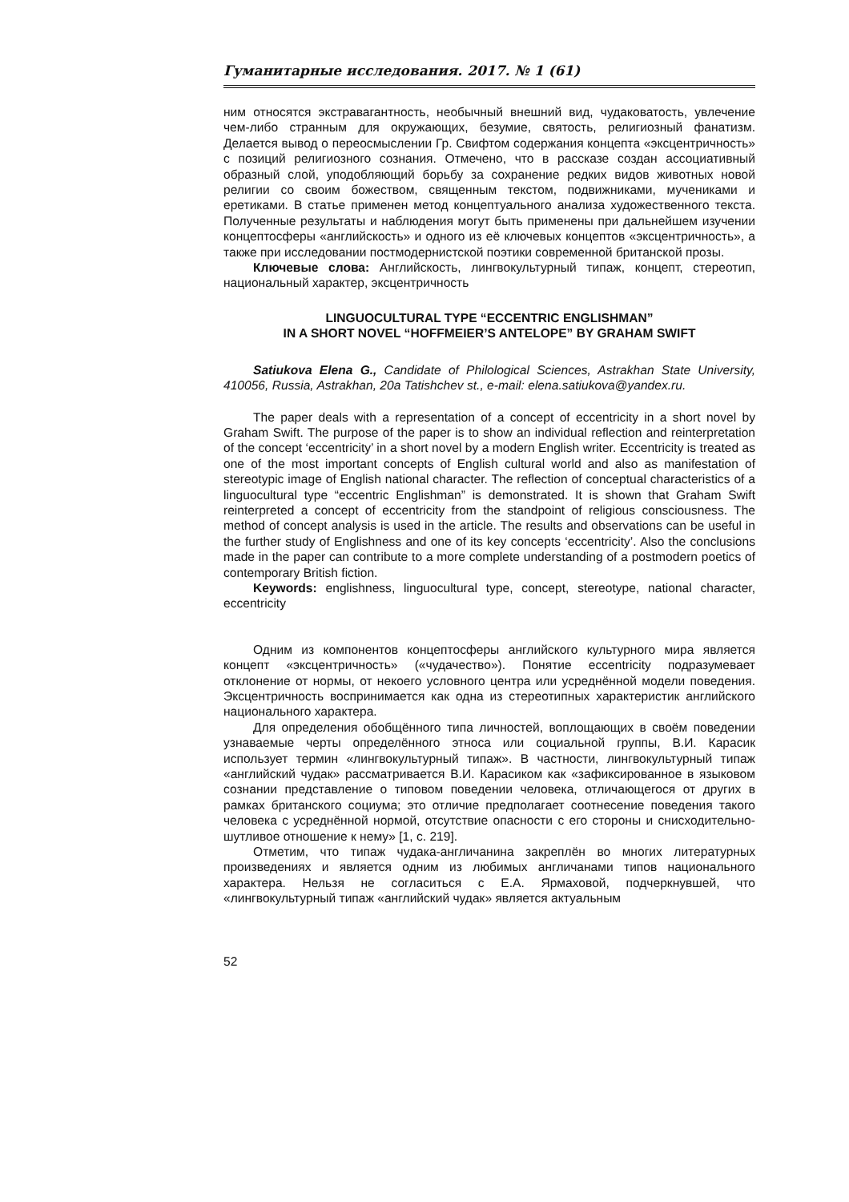Гуманитарные исследования. 2017. № 1 (61)
ним относятся экстравагантность, необычный внешний вид, чудаковатость, увлечение чем-либо странным для окружающих, безумие, святость, религиозный фанатизм. Делается вывод о переосмыслении Гр. Свифтом содержания концепта «эксцентричность» с позиций религиозного сознания. Отмечено, что в рассказе создан ассоциативный образный слой, уподобляющий борьбу за сохранение редких видов животных новой религии со своим божеством, священным текстом, подвижниками, мучениками и еретиками. В статье применен метод концептуального анализа художественного текста. Полученные результаты и наблюдения могут быть применены при дальнейшем изучении концептосферы «английскость» и одного из её ключевых концептов «эксцентричность», а также при исследовании постмодернистской поэтики современной британской прозы.
Ключевые слова: Английскость, лингвокультурный типаж, концепт, стереотип, национальный характер, эксцентричность
LINGUOCULTURAL TYPE “ECCENTRIC ENGLISHMAN”
IN A SHORT NOVEL “HOFFMEIER’S ANTELOPE” BY GRAHAM SWIFT
Satiukova Elena G., Candidate of Philological Sciences, Astrakhan State University, 410056, Russia, Astrakhan, 20a Tatishchev st., e-mail: elena.satiukova@yandex.ru.
The paper deals with a representation of a concept of eccentricity in a short novel by Graham Swift. The purpose of the paper is to show an individual reflection and reinterpretation of the concept ‘eccentricity’ in a short novel by a modern English writer. Eccentricity is treated as one of the most important concepts of English cultural world and also as manifestation of stereotypic image of English national character. The reflection of conceptual characteristics of a linguocultural type “eccentric Englishman” is demonstrated. It is shown that Graham Swift reinterpreted a concept of eccentricity from the standpoint of religious consciousness. The method of concept analysis is used in the article. The results and observations can be useful in the further study of Englishness and one of its key concepts ‘eccentricity’. Also the conclusions made in the paper can contribute to a more complete understanding of a postmodern poetics of contemporary British fiction.
Keywords: englishness, linguocultural type, concept, stereotype, national character, eccentricity
Одним из компонентов концептосферы английского культурного мира является концепт «эксцентричность» («чудачество»). Понятие eccentricity подразумевает отклонение от нормы, от некоего условного центра или усреднённой модели поведения. Эксцентричность воспринимается как одна из стереотипных характеристик английского национального характера.
Для определения обобщённого типа личностей, воплощающих в своём поведении узнаваемые черты определённого этноса или социальной группы, В.И. Карасик использует термин «лингвокультурный типаж». В частности, лингвокультурный типаж «английский чудак» рассматривается В.И. Карасиком как «зафиксированное в языковом сознании представление о типовом поведении человека, отличающегося от других в рамках британского социума; это отличие предполагает соотнесение поведения такого человека с усреднённой нормой, отсутствие опасности с его стороны и снисходительно-шутливое отношение к нему» [1, с. 219].
Отметим, что типаж чудака-англичанина закреплён во многих литературных произведениях и является одним из любимых англичанами типов национального характера. Нельзя не согласиться с Е.А. Ярмаховой, подчеркнувшей, что «лингвокультурный типаж «английский чудак» является актуальным
52